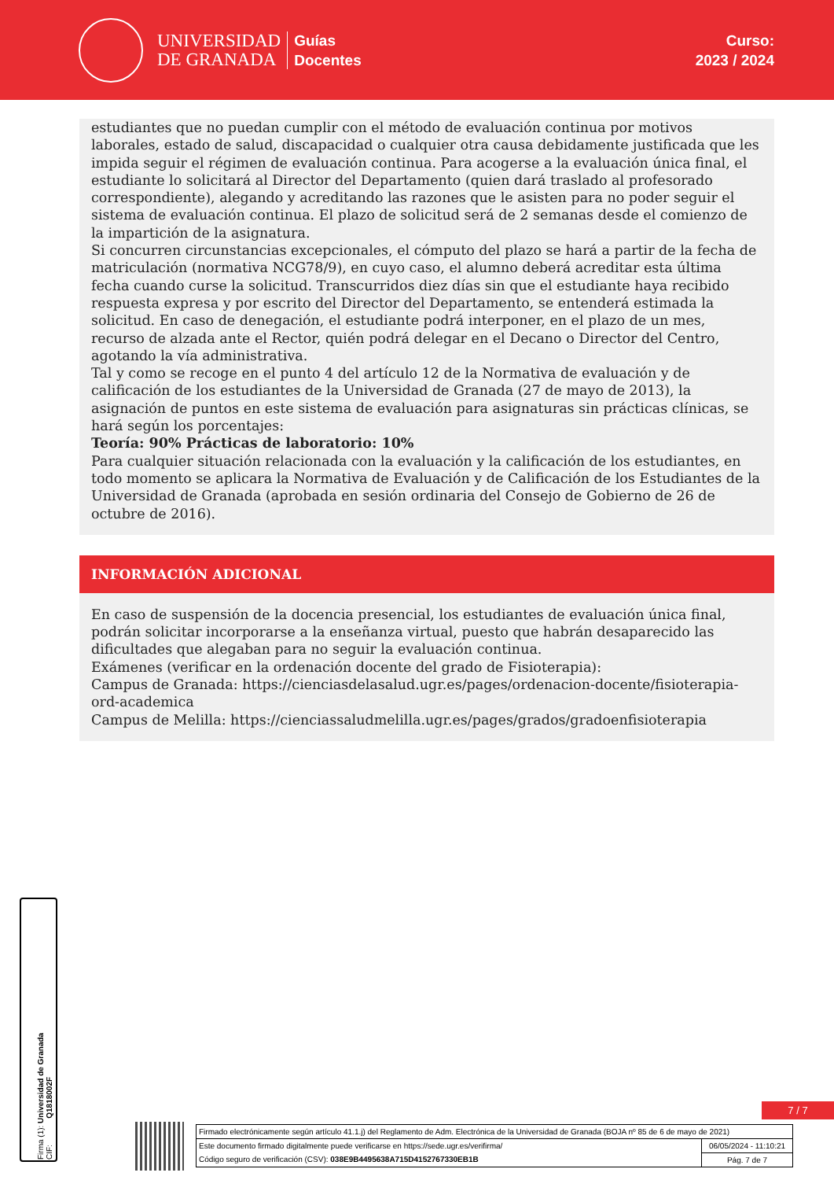UNIVERSIDAD
DE GRANADA
Guías
Docentes
Curso:
2023 / 2024
estudiantes que no puedan cumplir con el método de evaluación continua por motivos laborales, estado de salud, discapacidad o cualquier otra causa debidamente justificada que les impida seguir el régimen de evaluación continua. Para acogerse a la evaluación única final, el estudiante lo solicitará al Director del Departamento (quien dará traslado al profesorado correspondiente), alegando y acreditando las razones que le asisten para no poder seguir el sistema de evaluación continua. El plazo de solicitud será de 2 semanas desde el comienzo de la impartición de la asignatura.
Si concurren circunstancias excepcionales, el cómputo del plazo se hará a partir de la fecha de matriculación (normativa NCG78/9), en cuyo caso, el alumno deberá acreditar esta última fecha cuando curse la solicitud. Transcurridos diez días sin que el estudiante haya recibido respuesta expresa y por escrito del Director del Departamento, se entenderá estimada la solicitud. En caso de denegación, el estudiante podrá interponer, en el plazo de un mes, recurso de alzada ante el Rector, quién podrá delegar en el Decano o Director del Centro, agotando la vía administrativa.
Tal y como se recoge en el punto 4 del artículo 12 de la Normativa de evaluación y de calificación de los estudiantes de la Universidad de Granada (27 de mayo de 2013), la asignación de puntos en este sistema de evaluación para asignaturas sin prácticas clínicas, se hará según los porcentajes:
Teoría: 90% Prácticas de laboratorio: 10%
Para cualquier situación relacionada con la evaluación y la calificación de los estudiantes, en todo momento se aplicara la Normativa de Evaluación y de Calificación de los Estudiantes de la Universidad de Granada (aprobada en sesión ordinaria del Consejo de Gobierno de 26 de octubre de 2016).
INFORMACIÓN ADICIONAL
En caso de suspensión de la docencia presencial, los estudiantes de evaluación única final, podrán solicitar incorporarse a la enseñanza virtual, puesto que habrán desaparecido las dificultades que alegaban para no seguir la evaluación continua.
Exámenes (verificar en la ordenación docente del grado de Fisioterapia):
Campus de Granada: https://cienciasdelasalud.ugr.es/pages/ordenacion-docente/fisioterapia-ord-academica
Campus de Melilla: https://cienciassaludmelilla.ugr.es/pages/grados/gradoenfisioterapia
Firma (1): Universidad de Granada
CIF: Q1818002F
7 / 7
Firmado electrónicamente según artículo 41.1.j) del Reglamento de Adm. Electrónica de la Universidad de Granada (BOJA nº 85 de 6 de mayo de 2021)
Este documento firmado digitalmente puede verificarse en https://sede.ugr.es/verifirma/ 06/05/2024 - 11:10:21
Código seguro de verificación (CSV): 038E9B4495638A715D4152767330EB1B Pág. 7 de 7